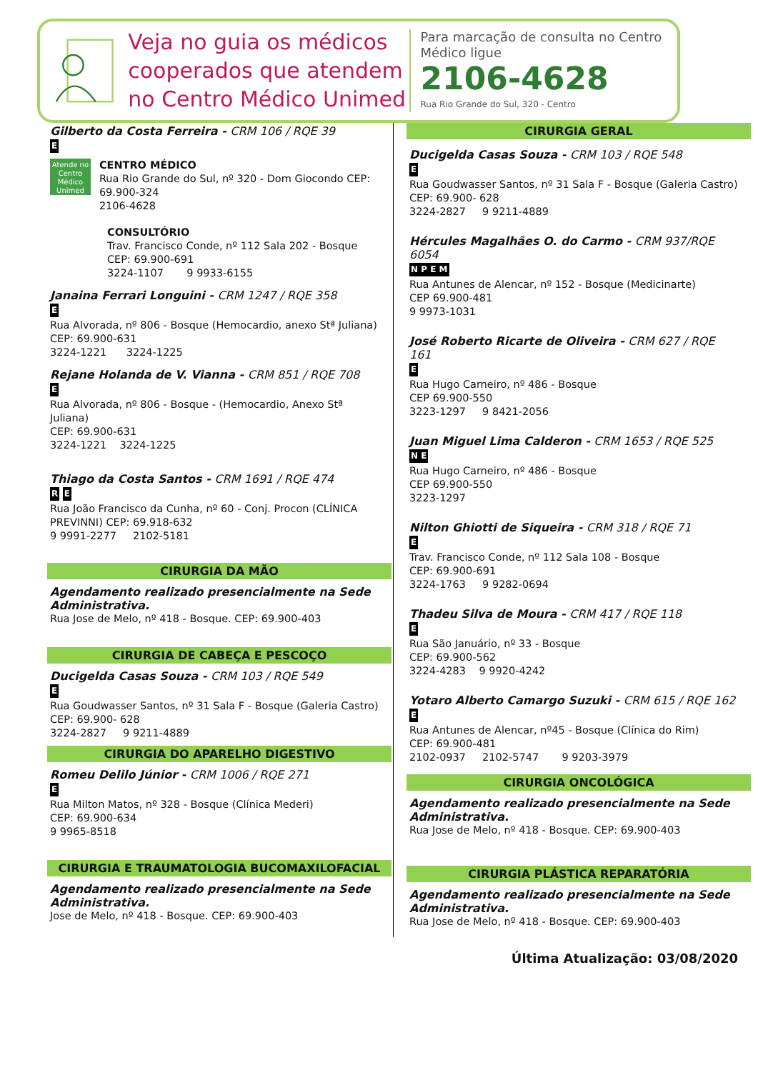Veja no guia os médicos cooperados que atendem no Centro Médico Unimed
Para marcação de consulta no Centro Médico ligue
2106-4628
Rua Rio Grande do Sul, 320 - Centro
Gilberto da Costa Ferreira - CRM 106 / RQE 39
E
Atende no Centro Médico Unimed
CENTRO MÉDICO
Rua Rio Grande do Sul, nº 320 - Dom Giocondo CEP: 69.900-324
2106-4628
CONSULTÓRIO
Trav. Francisco Conde, nº 112 Sala 202 - Bosque
CEP: 69.900-691
3224-1107 9 9933-6155
Janaina Ferrari Longuini - CRM 1247 / RQE 358
E
Rua Alvorada, nº 806 - Bosque (Hemocardio, anexo Stª Juliana)
CEP: 69.900-631
3224-1221 3224-1225
Rejane Holanda de V. Vianna - CRM 851 / RQE 708
E
Rua Alvorada, nº 806 - Bosque - (Hemocardio, Anexo Stª Juliana)
CEP: 69.900-631
3224-1221 3224-1225
Thiago da Costa Santos - CRM 1691 / RQE 474
R E
Rua João Francisco da Cunha, nº 60 - Conj. Procon (CLÍNICA PREVINNI) CEP: 69.918-632
9 9991-2277 2102-5181
CIRURGIA DA MÃO
Agendamento realizado presencialmente na Sede Administrativa.
Rua Jose de Melo, nº 418 - Bosque. CEP: 69.900-403
CIRURGIA DE CABEÇA E PESCOÇO
Ducigelda Casas Souza - CRM 103 / RQE 549
E
Rua Goudwasser Santos, nº 31 Sala F - Bosque (Galeria Castro) CEP: 69.900- 628
3224-2827 9 9211-4889
CIRURGIA DO APARELHO DIGESTIVO
Romeu Delilo Júnior - CRM 1006 / RQE 271
E
Rua Milton Matos, nº 328 - Bosque (Clínica Mederi)
CEP: 69.900-634
9 9965-8518
CIRURGIA E TRAUMATOLOGIA BUCOMAXILOFACIAL
Agendamento realizado presencialmente na Sede Administrativa.
Jose de Melo, nº 418 - Bosque. CEP: 69.900-403
CIRURGIA GERAL
Ducigelda Casas Souza - CRM 103 / RQE 548
E
Rua Goudwasser Santos, nº 31 Sala F - Bosque (Galeria Castro) CEP: 69.900- 628
3224-2827 9 9211-4889
Hércules Magalhães O. do Carmo - CRM 937/RQE 6054
N P E M
Rua Antunes de Alencar, nº 152 - Bosque (Medicinarte)
CEP 69.900-481
9 9973-1031
José Roberto Ricarte de Oliveira - CRM 627 / RQE 161
E
Rua Hugo Carneiro, nº 486 - Bosque
CEP 69.900-550
3223-1297 9 8421-2056
Juan Miguel Lima Calderon - CRM 1653 / RQE 525
N E
Rua Hugo Carneiro, nº 486 - Bosque
CEP 69.900-550
3223-1297
Nilton Ghiotti de Siqueira - CRM 318 / RQE 71
E
Trav. Francisco Conde, nº 112 Sala 108 - Bosque
CEP: 69.900-691
3224-1763 9 9282-0694
Thadeu Silva de Moura - CRM 417 / RQE 118
E
Rua São Januário, nº 33 - Bosque
CEP: 69.900-562
3224-4283 9 9920-4242
Yotaro Alberto Camargo Suzuki - CRM 615 / RQE 162
E
Rua Antunes de Alencar, nº45 - Bosque (Clínica do Rim)
CEP: 69.900-481
2102-0937 2102-5747 9 9203-3979
CIRURGIA ONCOLÓGICA
Agendamento realizado presencialmente na Sede Administrativa.
Rua Jose de Melo, nº 418 - Bosque. CEP: 69.900-403
CIRURGIA PLÁSTICA REPARATÓRIA
Agendamento realizado presencialmente na Sede Administrativa.
Rua Jose de Melo, nº 418 - Bosque. CEP: 69.900-403
Última Atualização: 03/08/2020